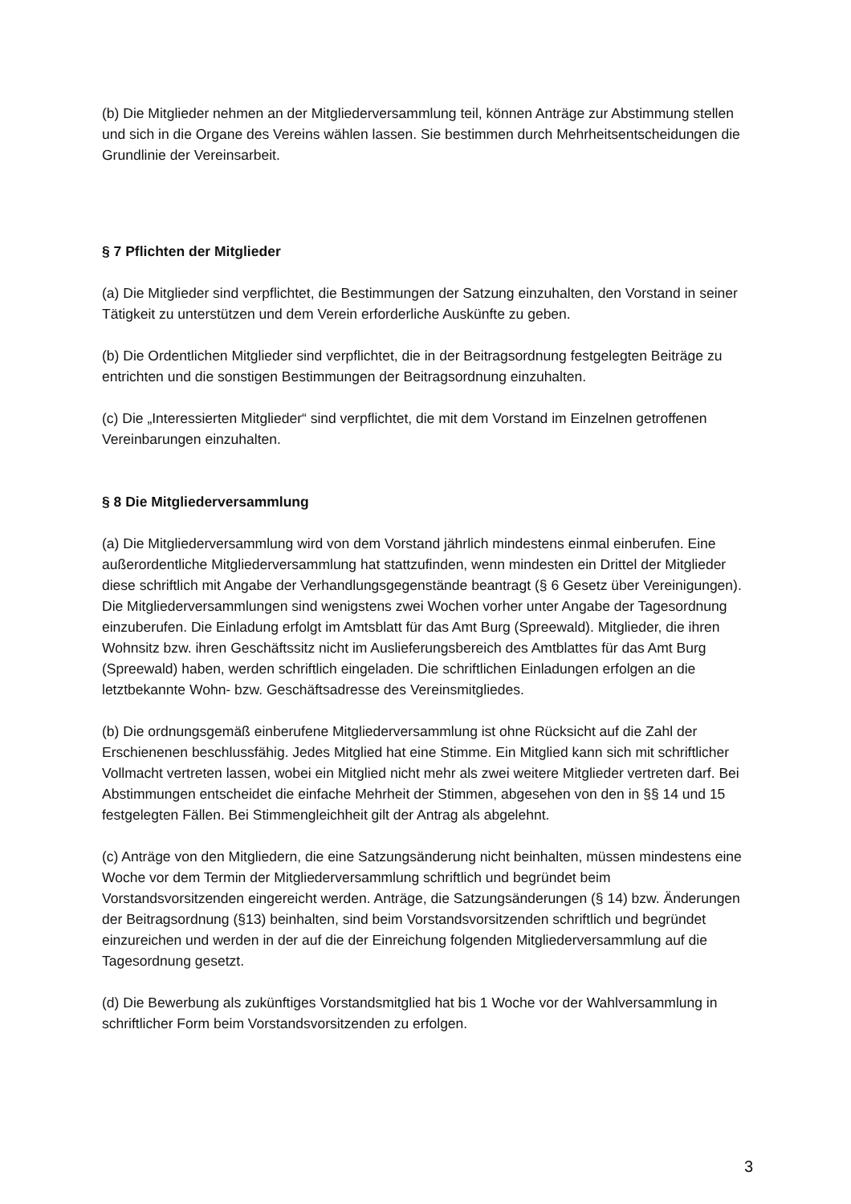(b) Die Mitglieder nehmen an der Mitgliederversammlung teil, können Anträge zur Abstimmung stellen und sich in die Organe des Vereins wählen lassen. Sie bestimmen durch Mehrheitsentscheidungen die Grundlinie der Vereinsarbeit.
§ 7 Pflichten der Mitglieder
(a) Die Mitglieder sind verpflichtet, die Bestimmungen der Satzung einzuhalten, den Vorstand in seiner Tätigkeit zu unterstützen und dem Verein erforderliche Auskünfte zu geben.
(b) Die Ordentlichen Mitglieder sind verpflichtet, die in der Beitragsordnung festgelegten Beiträge zu entrichten und die sonstigen Bestimmungen der Beitragsordnung einzuhalten.
(c) Die „Interessierten Mitglieder“ sind verpflichtet, die mit dem Vorstand im Einzelnen getroffenen Vereinbarungen einzuhalten.
§ 8 Die Mitgliederversammlung
(a) Die Mitgliederversammlung wird von dem Vorstand jährlich mindestens einmal einberufen. Eine außerordentliche Mitgliederversammlung hat stattzufinden, wenn mindesten ein Drittel der Mitglieder diese schriftlich mit Angabe der Verhandlungsgegenstände beantragt (§ 6 Gesetz über Vereinigungen). Die Mitgliederversammlungen sind wenigstens zwei Wochen vorher unter Angabe der Tagesordnung einzuberufen. Die Einladung erfolgt im Amtsblatt für das Amt Burg (Spreewald). Mitglieder, die ihren Wohnsitz bzw. ihren Geschäftssitz nicht im Auslieferungsbereich des Amtblattes für das Amt Burg (Spreewald) haben, werden schriftlich eingeladen. Die schriftlichen Einladungen erfolgen an die letztbekannte Wohn- bzw. Geschäftsadresse des Vereinsmitgliedes.
(b) Die ordnungsgemäß einberufene Mitgliederversammlung ist ohne Rücksicht auf die Zahl der Erschienenen beschlussfähig. Jedes Mitglied hat eine Stimme. Ein Mitglied kann sich mit schriftlicher Vollmacht vertreten lassen, wobei ein Mitglied nicht mehr als zwei weitere Mitglieder vertreten darf. Bei Abstimmungen entscheidet die einfache Mehrheit der Stimmen, abgesehen von den in §§ 14 und 15 festgelegten Fällen. Bei Stimmengleichheit gilt der Antrag als abgelehnt.
(c) Anträge von den Mitgliedern, die eine Satzungsänderung nicht beinhalten, müssen mindestens eine Woche vor dem Termin der Mitgliederversammlung schriftlich und begründet beim Vorstandsvorsitzenden eingereicht werden. Anträge, die Satzungsänderungen (§ 14) bzw. Änderungen der Beitragsordnung (§13) beinhalten, sind beim Vorstandsvorsitzenden schriftlich und begründet einzureichen und werden in der auf die der Einreichung folgenden Mitgliederversammlung auf die Tagesordnung gesetzt.
(d) Die Bewerbung als zukünftiges Vorstandsmitglied hat bis 1 Woche vor der Wahlversammlung in schriftlicher Form beim Vorstandsvorsitzenden zu erfolgen.
3